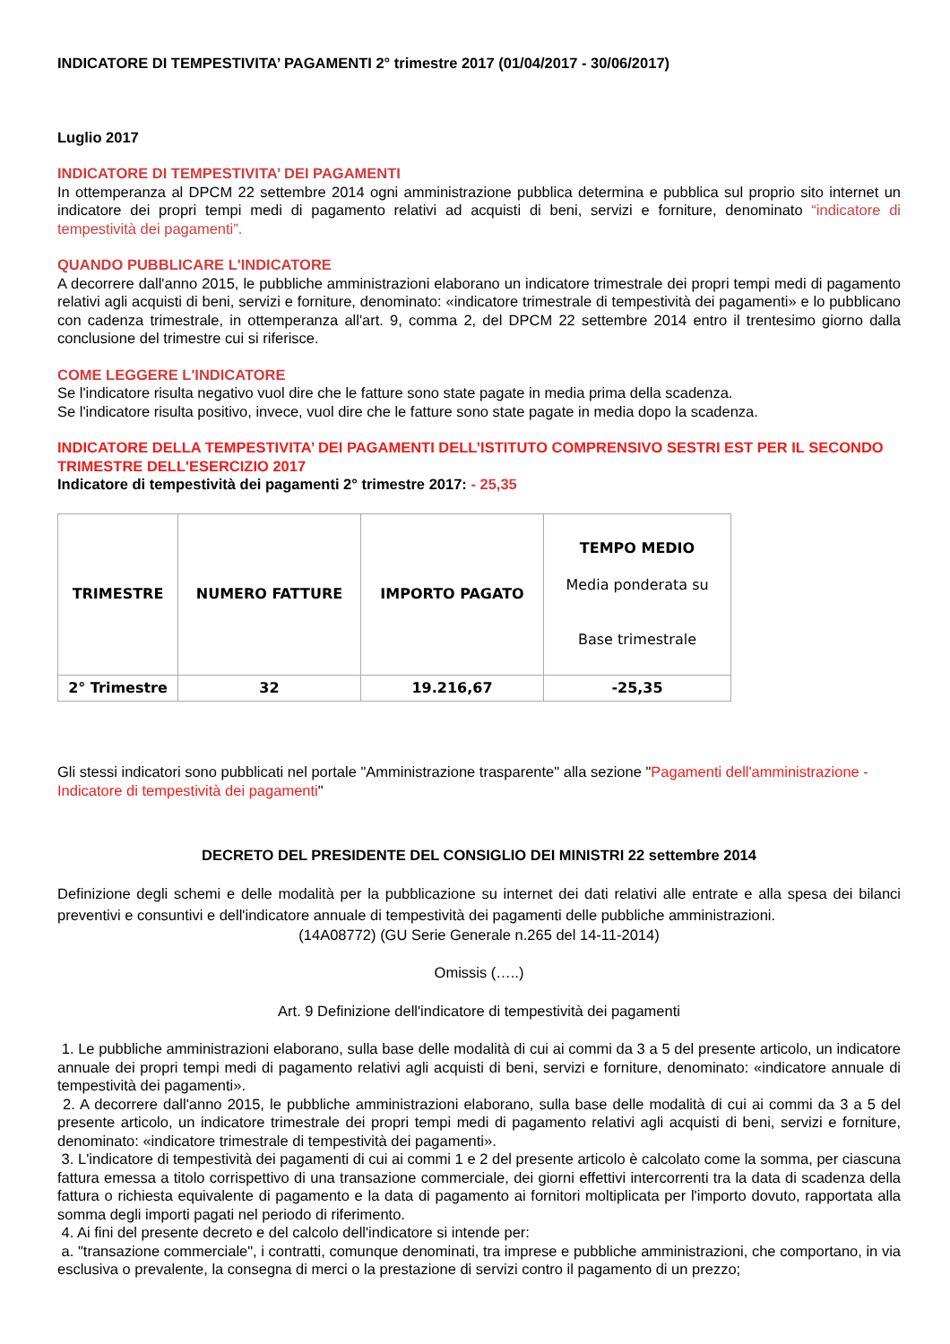INDICATORE DI TEMPESTIVITA’ PAGAMENTI 2° trimestre 2017 (01/04/2017 - 30/06/2017)
Luglio 2017
INDICATORE DI TEMPESTIVITA’ DEI PAGAMENTI
In ottemperanza al DPCM 22 settembre 2014 ogni amministrazione pubblica determina e pubblica sul proprio sito internet un indicatore dei propri tempi medi di pagamento relativi ad acquisti di beni, servizi e forniture, denominato “indicatore di tempestività dei pagamenti”.
QUANDO PUBBLICARE L'INDICATORE
A decorrere dall'anno 2015, le pubbliche amministrazioni elaborano un indicatore trimestrale dei propri tempi medi di pagamento relativi agli acquisti di beni, servizi e forniture, denominato: «indicatore trimestrale di tempestività dei pagamenti» e lo pubblicano con cadenza trimestrale, in ottemperanza all'art. 9, comma 2, del DPCM 22 settembre 2014 entro il trentesimo giorno dalla conclusione del trimestre cui si riferisce.
COME LEGGERE L'INDICATORE
Se l'indicatore risulta negativo vuol dire che le fatture sono state pagate in media prima della scadenza.
Se l'indicatore risulta positivo, invece, vuol dire che le fatture sono state pagate in media dopo la scadenza.
INDICATORE DELLA TEMPESTIVITA’ DEI PAGAMENTI DELL’ISTITUTO COMPRENSIVO SESTRI EST PER IL SECONDO TRIMESTRE DELL'ESERCIZIO 2017
Indicatore di tempestività dei pagamenti 2° trimestre 2017: - 25,35
| TRIMESTRE | NUMERO FATTURE | IMPORTO PAGATO | TEMPO MEDIO Media ponderata su Base trimestrale |
| 2° Trimestre | 32 | 19.216,67 | -25,35 |
Gli stessi indicatori sono pubblicati nel portale "Amministrazione trasparente" alla sezione "Pagamenti dell'amministrazione - Indicatore di tempestività dei pagamenti"
DECRETO DEL PRESIDENTE DEL CONSIGLIO DEI MINISTRI 22 settembre 2014
Definizione degli schemi e delle modalità per la pubblicazione su internet dei dati relativi alle entrate e alla spesa dei bilanci preventivi e consuntivi e dell'indicatore annuale di tempestività dei pagamenti delle pubbliche amministrazioni.
(14A08772) (GU Serie Generale n.265 del 14-11-2014)
Omissis (…..)
Art. 9 Definizione dell'indicatore di tempestività dei pagamenti
1. Le pubbliche amministrazioni elaborano, sulla base delle modalità di cui ai commi da 3 a 5 del presente articolo, un indicatore annuale dei propri tempi medi di pagamento relativi agli acquisti di beni, servizi e forniture, denominato: «indicatore annuale di tempestività dei pagamenti».
2. A decorrere dall'anno 2015, le pubbliche amministrazioni elaborano, sulla base delle modalità di cui ai commi da 3 a 5 del presente articolo, un indicatore trimestrale dei propri tempi medi di pagamento relativi agli acquisti di beni, servizi e forniture, denominato: «indicatore trimestrale di tempestività dei pagamenti».
3. L'indicatore di tempestività dei pagamenti di cui ai commi 1 e 2 del presente articolo è calcolato come la somma, per ciascuna fattura emessa a titolo corrispettivo di una transazione commerciale, dei giorni effettivi intercorrenti tra la data di scadenza della fattura o richiesta equivalente di pagamento e la data di pagamento ai fornitori moltiplicata per l'importo dovuto, rapportata alla somma degli importi pagati nel periodo di riferimento.
4. Ai fini del presente decreto e del calcolo dell'indicatore si intende per:
a. "transazione commerciale", i contratti, comunque denominati, tra imprese e pubbliche amministrazioni, che comportano, in via esclusiva o prevalente, la consegna di merci o la prestazione di servizi contro il pagamento di un prezzo;